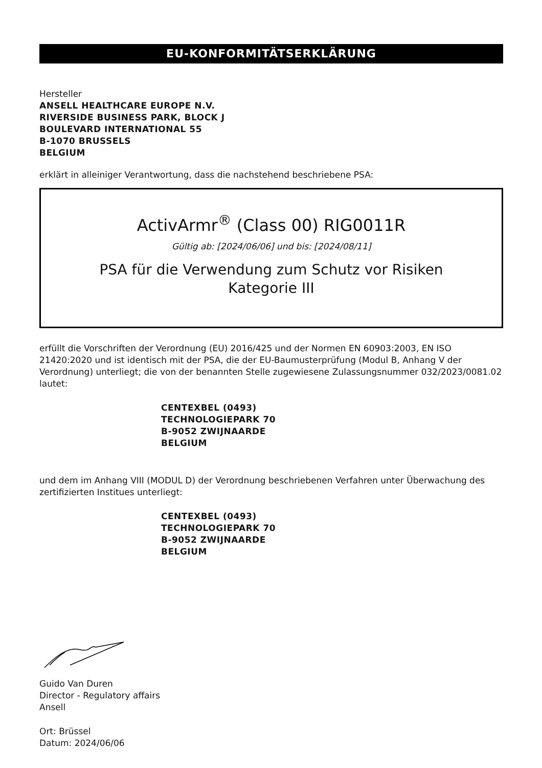EU-KONFORMITÄTSERKLÄRUNG
Hersteller
ANSELL HEALTHCARE EUROPE N.V.
RIVERSIDE BUSINESS PARK, BLOCK J
BOULEVARD INTERNATIONAL 55
B-1070 BRUSSELS
BELGIUM
erklärt in alleiniger Verantwortung, dass die nachstehend beschriebene PSA:
ActivArmr<sup>®</sup> (Class 00) RIG0011R
Gültig ab: [2024/06/06] und bis: [2024/08/11]
PSA für die Verwendung zum Schutz vor Risiken
Kategorie III
erfüllt die Vorschriften der Verordnung (EU) 2016/425 und der Normen EN 60903:2003, EN ISO 21420:2020 und ist identisch mit der PSA, die der EU-Baumusterprüfung (Modul B, Anhang V der Verordnung) unterliegt; die von der benannten Stelle zugewiesene Zulassungsnummer 032/2023/0081.02 lautet:
CENTEXBEL (0493)
TECHNOLOGIEPARK 70
B-9052 ZWIJNAARDE
BELGIUM
und dem im Anhang VIII (MODUL D) der Verordnung beschriebenen Verfahren unter Überwachung des zertifizierten Institues unterliegt:
CENTEXBEL (0493)
TECHNOLOGIEPARK 70
B-9052 ZWIJNAARDE
BELGIUM
Guido Van Duren
Director - Regulatory affairs
Ansell
Ort: Brüssel
Datum: 2024/06/06